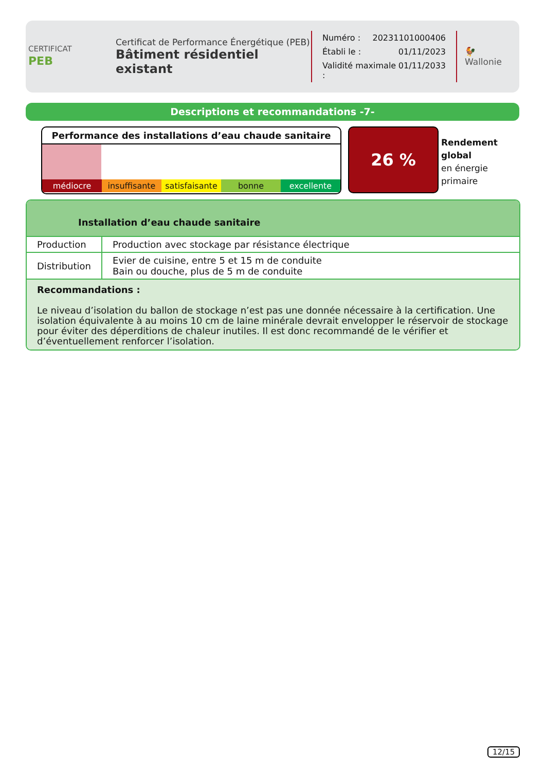CERTIFICAT
PEB
Certificat de Performance Énergétique (PEB)
Bâtiment résidentiel existant
Numéro : 20231101000406
Établi le : 01/11/2023
Validité maximale : 01/11/2033
🐓
Wallonie
Descriptions et recommandations -7-
Performance des installations d’eau chaude sanitaire
médiocre insuffisante satisfaisante bonne excellente
26 %
Rendement
global
en énergie
primaire
Installation d’eau chaude sanitaire
| Production | Production avec stockage par résistance électrique |
| Distribution | Evier de cuisine, entre 5 et 15 m de conduite Bain ou douche, plus de 5 m de conduite |
Recommandations :
Le niveau d’isolation du ballon de stockage n’est pas une donnée nécessaire à la certification. Une isolation équivalente à au moins 10 cm de laine minérale devrait envelopper le réservoir de stockage pour éviter des déperditions de chaleur inutiles. Il est donc recommandé de le vérifier et d’éventuellement renforcer l’isolation.
12/15